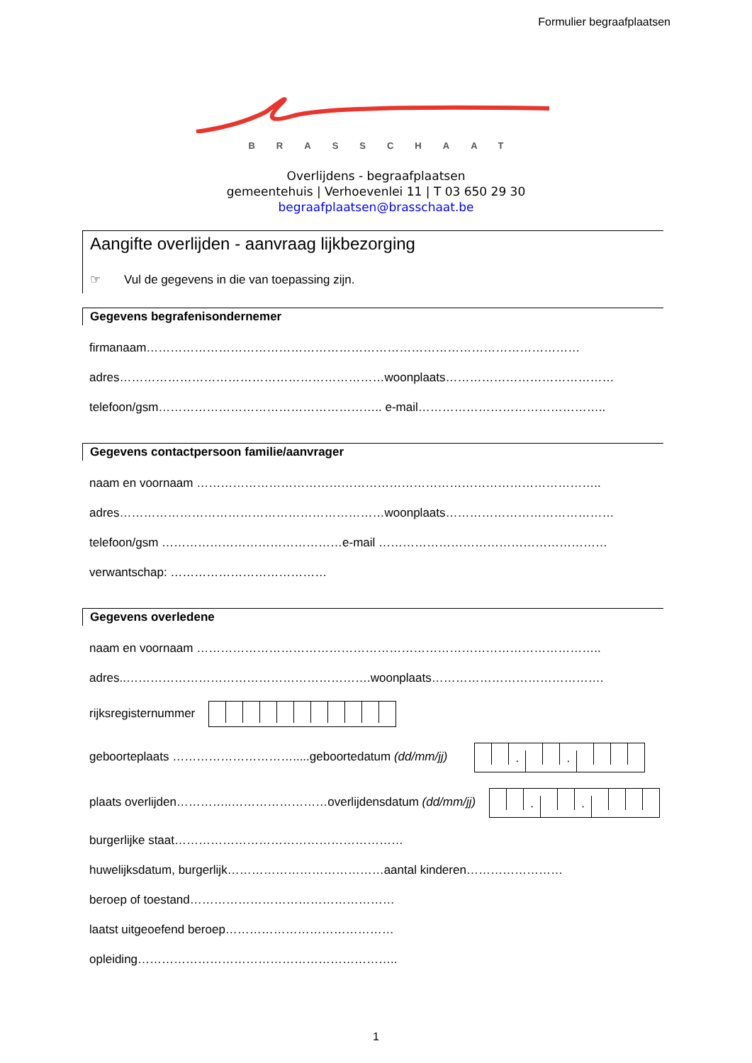Formulier begraafplaatsen
BRASSCHAAT
Overlijdens - begraafplaatsen
gemeentehuis | Verhoevenlei 11 | T 03 650 29 30
begraafplaatsen@brasschaat.be
Aangifte overlijden - aanvraag lijkbezorging
☞ Vul de gegevens in die van toepassing zijn.
Gegevens begrafenisondernemer
firmanaam………………………………………………………………………………………………
adres…………………………………………………………woonplaats……………………………………
telefoon/gsm……………………………………………….. e-mail………………………………………..
Gegevens contactpersoon familie/aanvrager
naam en voornaam ………………………………………………………………………………………..
adres…………………………………………………………woonplaats……………………………………
telefoon/gsm ………………………………………e-mail …………………………………………………
verwantschap: …………………………………
Gegevens overledene
naam en voornaam ………………………………………………………………………………………..
adres..…………………………………………………….woonplaats…………………………………….
rijksregisternummer
geboorteplaats ………………………….....geboortedatum (dd/mm/jj) · ·
plaats overlijden…………..……………………overlijdensdatum (dd/mm/jj) · ·
burgerlijke staat…………………………………………………
huwelijksdatum, burgerlijk…………………………………aantal kinderen……………………
beroep of toestand……………………………………………
laatst uitgeoefend beroep……………………………………
opleiding………………………………………………………..
1